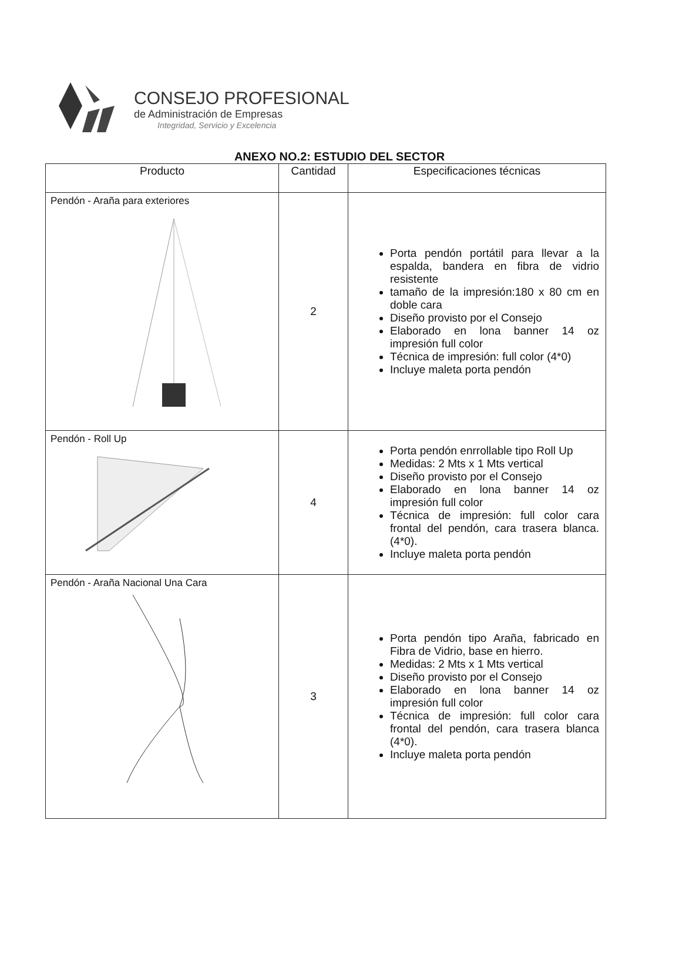CONSEJO PROFESIONAL
de Administración de Empresas
Integridad, Servicio y Excelencia
ANEXO NO.2: ESTUDIO DEL SECTOR
| Producto | Cantidad | Especificaciones técnicas |
| --- | --- | --- |
| Pendón - Araña para exteriores | 2 | Porta pendón portátil para llevar a la espalda, bandera en fibra de vidrio resistente tamaño de la impresión:180 x 80 cm en doble cara Diseño provisto por el Consejo Elaborado en lona banner 14 oz impresión full color Técnica de impresión: full color (4*0) Incluye maleta porta pendón |
| Pendón - Roll Up | 4 | Porta pendón enrrollable tipo Roll Up Medidas: 2 Mts x 1 Mts vertical Diseño provisto por el Consejo Elaborado en lona banner 14 oz impresión full color Técnica de impresión: full color cara frontal del pendón, cara trasera blanca. (4*0). Incluye maleta porta pendón |
| Pendón - Araña Nacional Una Cara | 3 | Porta pendón tipo Araña, fabricado en Fibra de Vidrio, base en hierro. Medidas: 2 Mts x 1 Mts vertical Diseño provisto por el Consejo Elaborado en lona banner 14 oz impresión full color Técnica de impresión: full color cara frontal del pendón, cara trasera blanca (4*0). Incluye maleta porta pendón |